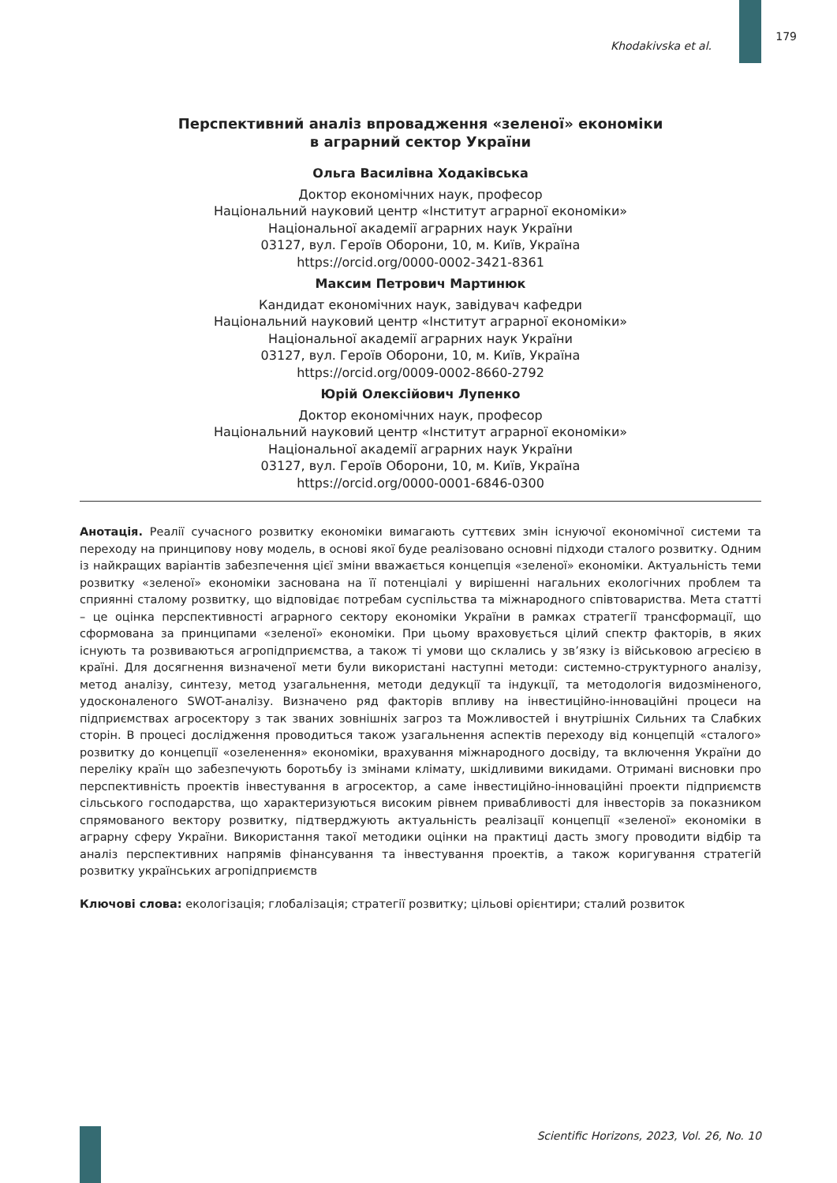Khodakivska et al.
179
Перспективний аналіз впровадження «зеленої» економіки
в аграрний сектор України
Ольга Василівна Ходаківська
Доктор економічних наук, професор
Національний науковий центр «Інститут аграрної економіки»
Національної академії аграрних наук України
03127, вул. Героїв Оборони, 10, м. Київ, Україна
https://orcid.org/0000-0002-3421-8361
Максим Петрович Мартинюк
Кандидат економічних наук, завідувач кафедри
Національний науковий центр «Інститут аграрної економіки»
Національної академії аграрних наук України
03127, вул. Героїв Оборони, 10, м. Київ, Україна
https://orcid.org/0009-0002-8660-2792
Юрій Олексійович Лупенко
Доктор економічних наук, професор
Національний науковий центр «Інститут аграрної економіки»
Національної академії аграрних наук України
03127, вул. Героїв Оборони, 10, м. Київ, Україна
https://orcid.org/0000-0001-6846-0300
Анотація. Реалії сучасного розвитку економіки вимагають суттєвих змін існуючої економічної системи та переходу на принципову нову модель, в основі якої буде реалізовано основні підходи сталого розвитку. Одним із найкращих варіантів забезпечення цієї зміни вважається концепція «зеленої» економіки. Актуальність теми розвитку «зеленої» економіки заснована на її потенціалі у вирішенні нагальних екологічних проблем та сприянні сталому розвитку, що відповідає потребам суспільства та міжнародного співтовариства. Мета статті – це оцінка перспективності аграрного сектору економіки України в рамках стратегії трансформації, що сформована за принципами «зеленої» економіки. При цьому враховується цілий спектр факторів, в яких існують та розвиваються агропідприємства, а також ті умови що склались у зв’язку із військовою агресією в країні. Для досягнення визначеної мети були використані наступні методи: системно-структурного аналізу, метод аналізу, синтезу, метод узагальнення, методи дедукції та індукції, та методологія видозміненого, удосконаленого SWOT-аналізу. Визначено ряд факторів впливу на інвестиційно-інноваційні процеси на підприємствах агросектору з так званих зовнішніх загроз та Можливостей і внутрішніх Сильних та Слабких сторін. В процесі дослідження проводиться також узагальнення аспектів переходу від концепцій «сталого» розвитку до концепції «озеленення» економіки, врахування міжнародного досвіду, та включення України до переліку країн що забезпечують боротьбу із змінами клімату, шкідливими викидами. Отримані висновки про перспективність проектів інвестування в агросектор, а саме інвестиційно-інноваційні проекти підприємств сільського господарства, що характеризуються високим рівнем привабливості для інвесторів за показником спрямованого вектору розвитку, підтверджують актуальність реалізації концепції «зеленої» економіки в аграрну сферу України. Використання такої методики оцінки на практиці дасть змогу проводити відбір та аналіз перспективних напрямів фінансування та інвестування проектів, а також коригування стратегій розвитку українських агропідприємств
Ключові слова: екологізація; глобалізація; стратегії розвитку; цільові орієнтири; сталий розвиток
Scientific Horizons, 2023, Vol. 26, No. 10